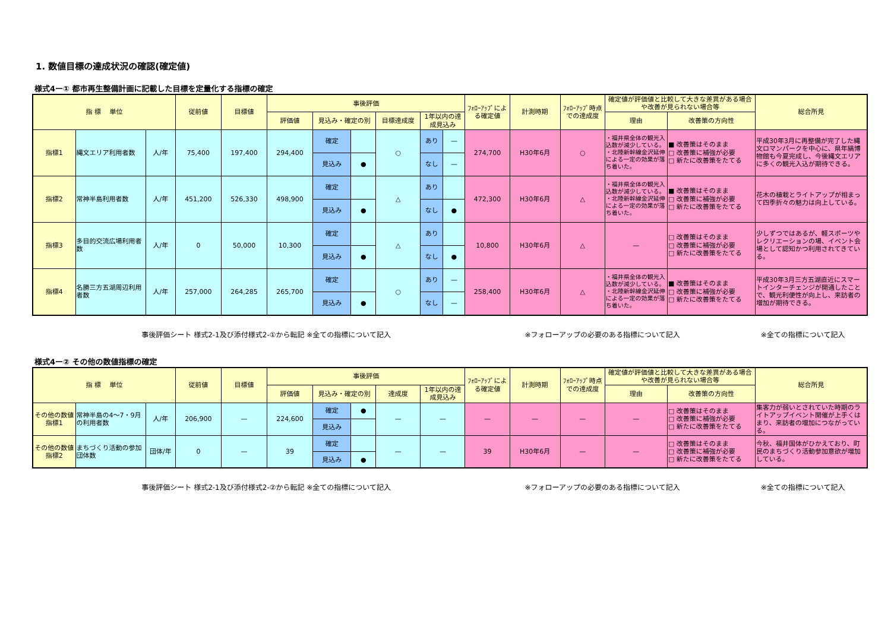1. 数値目標の達成状況の確認(確定値)
様式4ー① 都市再生整備計画に記載した目標を定量化する指標の確定
| 指 標 単位 | | | 従前値 | 目標値 | 事後評価 | | | | | | ﾌｫﾛｰｱｯﾌﾟによる確定値 | 計測時期 | ﾌｫﾛｰｱｯﾌﾟ時点での達成度 | 確定値が評価値と比較して大きな差異がある場合や改善が見られない場合等 | | 総合所見 |
| --- | --- | --- | --- | --- | --- | --- | --- | --- | --- | --- | --- | --- | --- | --- | --- | --- |
| | | | | | 評価値 | 見込み・確定の別 | | 目標達成度 | 1年以内の達成見込み | | | | | 理由 | 改善策の方向性 | |
| 指標1 | 縄文エリア利用者数 | 人/年 | 75,400 | 197,400 | 294,400 | 確定 | | ○ | あり | — | 274,700 | H30年6月 | ○ | ・福井県全体の観光入込数が減少している。 ・北陸新幹線金沢延伸による一定の効果が落ち着いた。 | ■ 改善策はそのまま □ 改善策に補強が必要 □ 新たに改善策をたてる | 平成30年3月に再整備が完了した縄文ロマンパークを中心に、県年縞博物館も今夏完成し、今後縄文エリアに多くの観光入込が期待できる。 |
| | | | | | | 見込み | ● | | なし | — | | | | | | |
| 指標2 | 常神半島利用者数 | 人/年 | 451,200 | 526,330 | 498,900 | 確定 | | △ | あり | | 472,300 | H30年6月 | △ | ・福井県全体の観光入込数が減少している。 ・北陸新幹線金沢延伸による一定の効果が落ち着いた。 | ■ 改善策はそのまま □ 改善策に補強が必要 □ 新たに改善策をたてる | 花木の植栽とライトアップが相まって四季折々の魅力は向上している。 |
| | | | | | | 見込み | ● | | なし | ● | | | | | | |
| 指標3 | 多目的交流広場利用者数 | 人/年 | 0 | 50,000 | 10,300 | 確定 | | △ | あり | | 10,800 | H30年6月 | △ | — | □ 改善策はそのまま □ 改善策に補強が必要 □ 新たに改善策をたてる | 少しずつではあるが、軽スポーツやレクリエーションの場、イベント会場として認知かつ利用されてきている。 |
| | | | | | | 見込み | ● | | なし | ● | | | | | | |
| 指標4 | 名勝三方五湖周辺利用者数 | 人/年 | 257,000 | 264,285 | 265,700 | 確定 | | ○ | あり | — | 258,400 | H30年6月 | △ | ・福井県全体の観光入込数が減少している。 ・北陸新幹線金沢延伸による一定の効果が落ち着いた。 | ■ 改善策はそのまま □ 改善策に補強が必要 □ 新たに改善策をたてる | 平成30年3月三方五湖直近にスマートインターチェンジが開通したことで、観光利便性が向上し、来訪者の増加が期待できる。 |
| | | | | | | 見込み | ● | | なし | — | | | | | | |
事後評価シート 様式2-1及び添付様式2-①から転記 ※全ての指標について記入 ※フォローアップの必要のある指標について記入 ※全ての指標について記入
様式4ー② その他の数値指標の確定
| 指 標 単位 | | | 従前値 | 目標値 | 事後評価 | | | | | ﾌｫﾛｰｱｯﾌﾟによる確定値 | 計測時期 | ﾌｫﾛｰｱｯﾌﾟ時点での達成度 | 確定値が評価値と比較して大きな差異がある場合や改善が見られない場合等 | | 総合所見 |
| --- | --- | --- | --- | --- | --- | --- | --- | --- | --- | --- | --- | --- | --- | --- | --- |
| | | | | | 評価値 | 見込み・確定の別 | | 達成度 | 1年以内の達成見込み | | | | 理由 | 改善策の方向性 | |
| その他の数値指標1 | 常神半島の4～7・9月の利用者数 | 人/年 | 206,900 | — | 224,600 | 確定 | ● | — | — | — | — | — | — | □ 改善策はそのまま □ 改善策に補強が必要 □ 新たに改善策をたてる | 集客力が弱いとされていた時期のライトアップイベント開催が上手くはまり、来訪者の増加につながっている。 |
| | | | | | | 見込み | | | | | | | | | |
| その他の数値指標2 | まちづくり活動の参加団体数 | 団体/年 | 0 | — | 39 | 確定 | | — | — | 39 | H30年6月 | — | — | □ 改善策はそのまま □ 改善策に補強が必要 □ 新たに改善策をたてる | 今秋、福井国体がひかえており、町民のまちづくり活動参加意欲が増加している。 |
| | | | | | | 見込み | ● | | | | | | | | |
事後評価シート 様式2-1及び添付様式2-②から転記 ※全ての指標について記入 ※フォローアップの必要のある指標について記入 ※全ての指標について記入